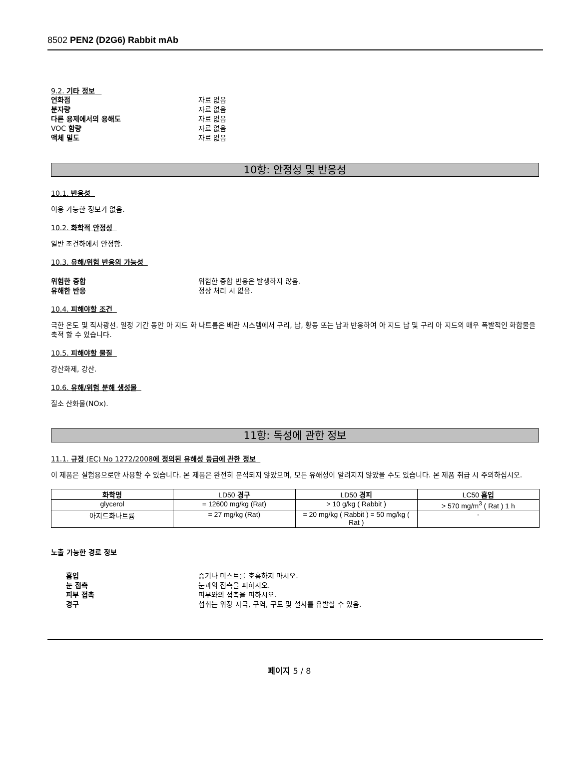8502 PEN2 (D2G6) Rabbit mAb
9.2. 기타 정보
연화점 자료 없음
분자량 자료 없음
다른 용제에서의 용해도 자료 없음
VOC 함량 자료 없음
액체 밀도 자료 없음
10항: 안정성 및 반응성
10.1. 반응성
이용 가능한 정보가 없음.
10.2. 화학적 안정성
일반 조건하에서 안정함.
10.3. 유해/위험 반응의 가능성
위험한 중합 위험한 중합 반응은 발생하지 않음.
유해한 반응 정상 처리 시 없음.
10.4. 피해야할 조건
극한 온도 및 직사광선. 일정 기간 동안 아 지드 화 나트륨은 배관 시스템에서 구리, 납, 황동 또는 납과 반응하여 아 지드 납 및 구리 아 지드의 매우 폭발적인 화합물을 축적 할 수 있습니다.
10.5. 피해야할 물질
강산화제, 강산.
10.6. 유해/위험 분해 생성물
질소 산화물(NOx).
11항: 독성에 관한 정보
11.1. 규정 (EC) No 1272/2008에 정의된 유해성 등급에 관한 정보
이 제품은 실험용으로만 사용할 수 있습니다. 본 제품은 완전히 분석되지 않았으며, 모든 유해성이 알려지지 않았을 수도 있습니다. 본 제품 취급 시 주의하십시오.
| 화학명 | LD50 경구 | LD50 경피 | LC50 흡입 |
| --- | --- | --- | --- |
| glycerol | = 12600 mg/kg (Rat) | > 10 g/kg ( Rabbit ) | > 570 mg/m<sup>3</sup> ( Rat ) 1 h |
| 아지드화나트륨 | = 27 mg/kg (Rat) | = 20 mg/kg ( Rabbit ) = 50 mg/kg ( Rat ) | - |
노출 가능한 경로 정보
흡입 증기나 미스트를 호흡하지 마시오.
눈 접촉 눈과의 접촉을 피하시오.
피부 접촉 피부와의 접촉을 피하시오.
경구 섭취는 위장 자극, 구역, 구토 및 설사를 유발할 수 있음.
페이지 5 / 8